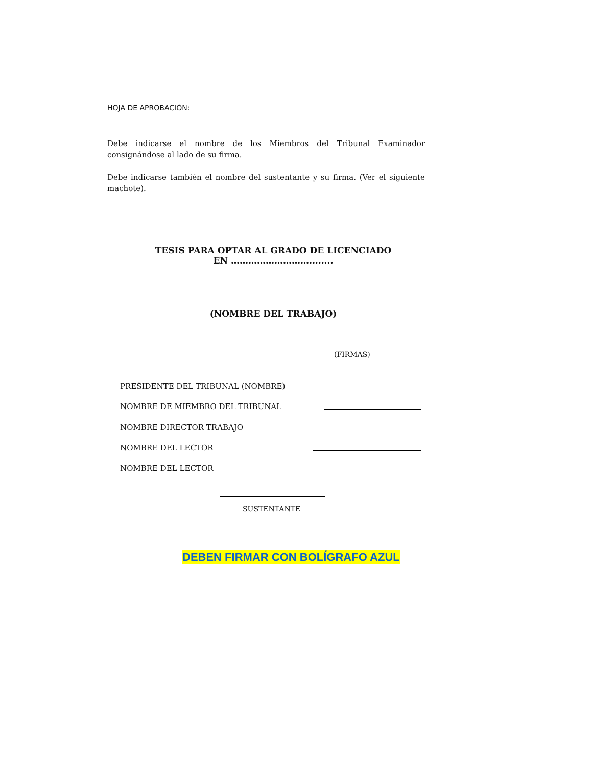HOJA DE APROBACIÓN:
Debe indicarse el nombre de los Miembros del Tribunal Examinador consignándose al lado de su firma.
Debe indicarse también el nombre del sustentante y su firma. (Ver el siguiente machote).
TESIS PARA OPTAR AL GRADO DE LICENCIADO
EN ………………………........
(NOMBRE DEL TRABAJO)
(FIRMAS)
PRESIDENTE DEL TRIBUNAL (NOMBRE)
NOMBRE DE MIEMBRO DEL TRIBUNAL
NOMBRE DIRECTOR TRABAJO
NOMBRE DEL LECTOR
NOMBRE DEL LECTOR
SUSTENTANTE
DEBEN FIRMAR CON BOLÍGRAFO AZUL